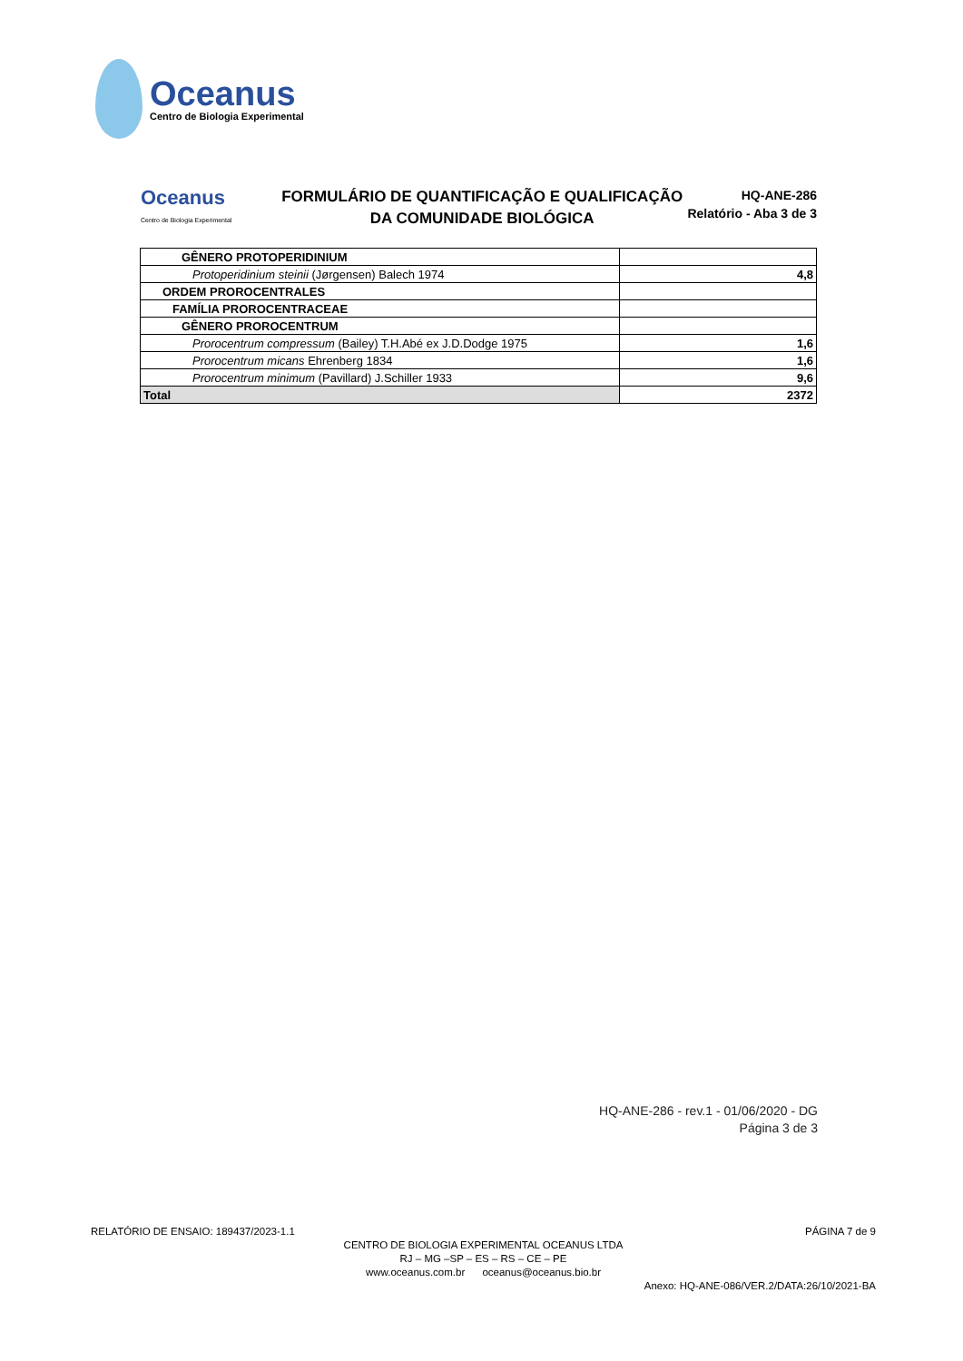Oceanus
Centro de Biologia Experimental
Oceanus
Centro de Biologia Experimental
FORMULÁRIO DE QUANTIFICAÇÃO E QUALIFICAÇÃO
DA COMUNIDADE BIOLÓGICA
HQ-ANE-286
Relatório - Aba 3 de 3
| GÊNERO PROTOPERIDINIUM | |
| Protoperidinium steinii (Jørgensen) Balech 1974 | 4,8 |
| ORDEM PROROCENTRALES | |
| FAMÍLIA PROROCENTRACEAE | |
| GÊNERO PROROCENTRUM | |
| Prorocentrum compressum (Bailey) T.H.Abé ex J.D.Dodge 1975 | 1,6 |
| Prorocentrum micans Ehrenberg 1834 | 1,6 |
| Prorocentrum minimum (Pavillard) J.Schiller 1933 | 9,6 |
| Total | 2372 |
HQ-ANE-286 - rev.1 - 01/06/2020 - DG
Página 3 de 3
RELATÓRIO DE ENSAIO: 189437/2023-1.1 PÁGINA 7 de 9
CENTRO DE BIOLOGIA EXPERIMENTAL OCEANUS LTDA
RJ – MG –SP – ES – RS – CE – PE
www.oceanus.com.br oceanus@oceanus.bio.br
Anexo: HQ-ANE-086/VER.2/DATA:26/10/2021-BA